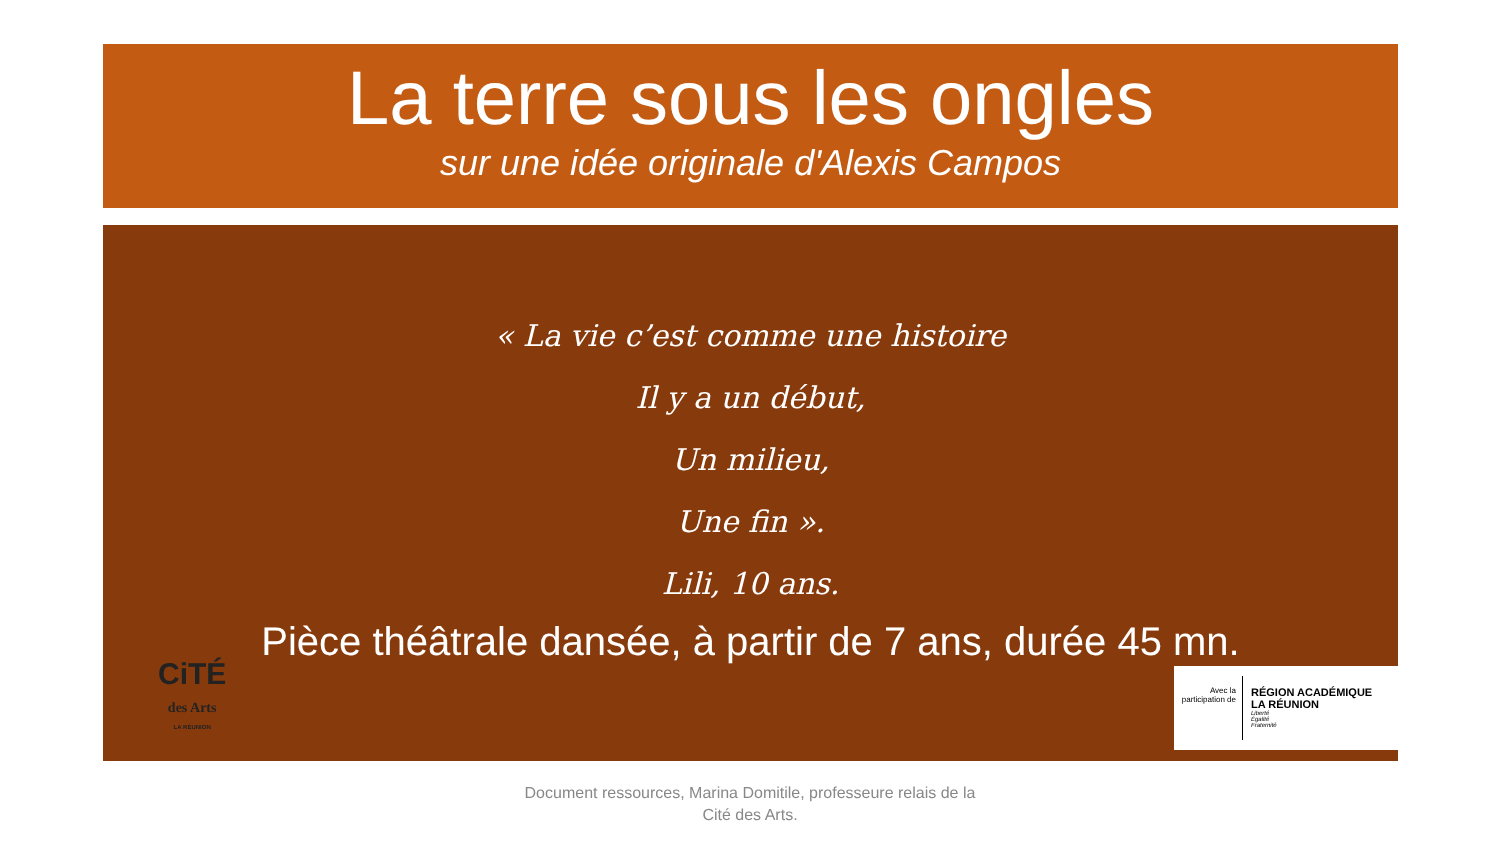La terre sous les ongles
sur une idée originale d'Alexis Campos
« La vie c’est comme une histoire
Il y a un début,
Un milieu,
Une fin ».
Lili, 10 ans.
Pièce théâtrale dansée, à partir de 7 ans, durée 45 mn.
CiTÉ
des Arts
LA RÉUNION
Avec la participation de
RÉGION ACADÉMIQUE
LA RÉUNION
Liberté
Égalité
Fraternité
Document ressources, Marina Domitile, professeure relais de la
Cité des Arts.